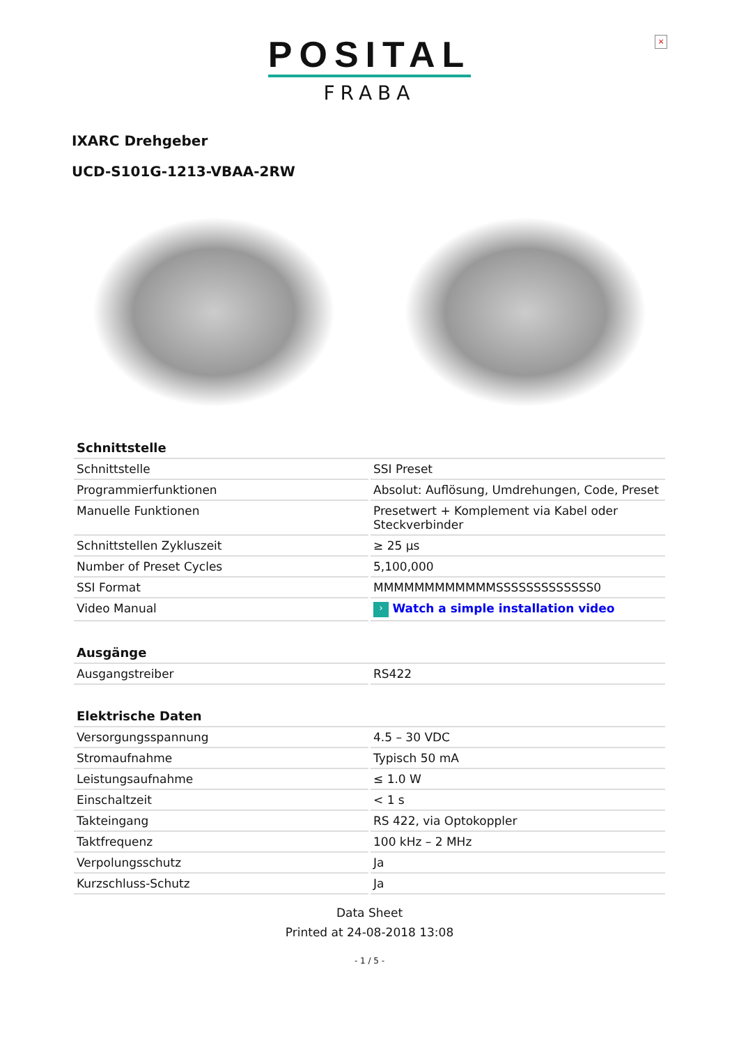×
POSITAL
FRABA
IXARC Drehgeber
UCD-S101G-1213-VBAA-2RW
| Schnittstelle | |
| --- | --- |
| Schnittstelle | SSI Preset |
| Programmierfunktionen | Absolut: Auflösung, Umdrehungen, Code, Preset |
| Manuelle Funktionen | Presetwert + Komplement via Kabel oder Steckverbinder |
| Schnittstellen Zykluszeit | ≥ 25 µs |
| Number of Preset Cycles | 5,100,000 |
| SSI Format | MMMMMMMMMMMMSSSSSSSSSSSSS0 |
| Video Manual | › Watch a simple installation video |
| Ausgänge | |
| --- | --- |
| Ausgangstreiber | RS422 |
| Elektrische Daten | |
| --- | --- |
| Versorgungsspannung | 4.5 – 30 VDC |
| Stromaufnahme | Typisch 50 mA |
| Leistungsaufnahme | ≤ 1.0 W |
| Einschaltzeit | < 1 s |
| Takteingang | RS 422, via Optokoppler |
| Taktfrequenz | 100 kHz – 2 MHz |
| Verpolungsschutz | Ja |
| Kurzschluss-Schutz | Ja |
Data Sheet
Printed at 24-08-2018 13:08
- 1 / 5 -